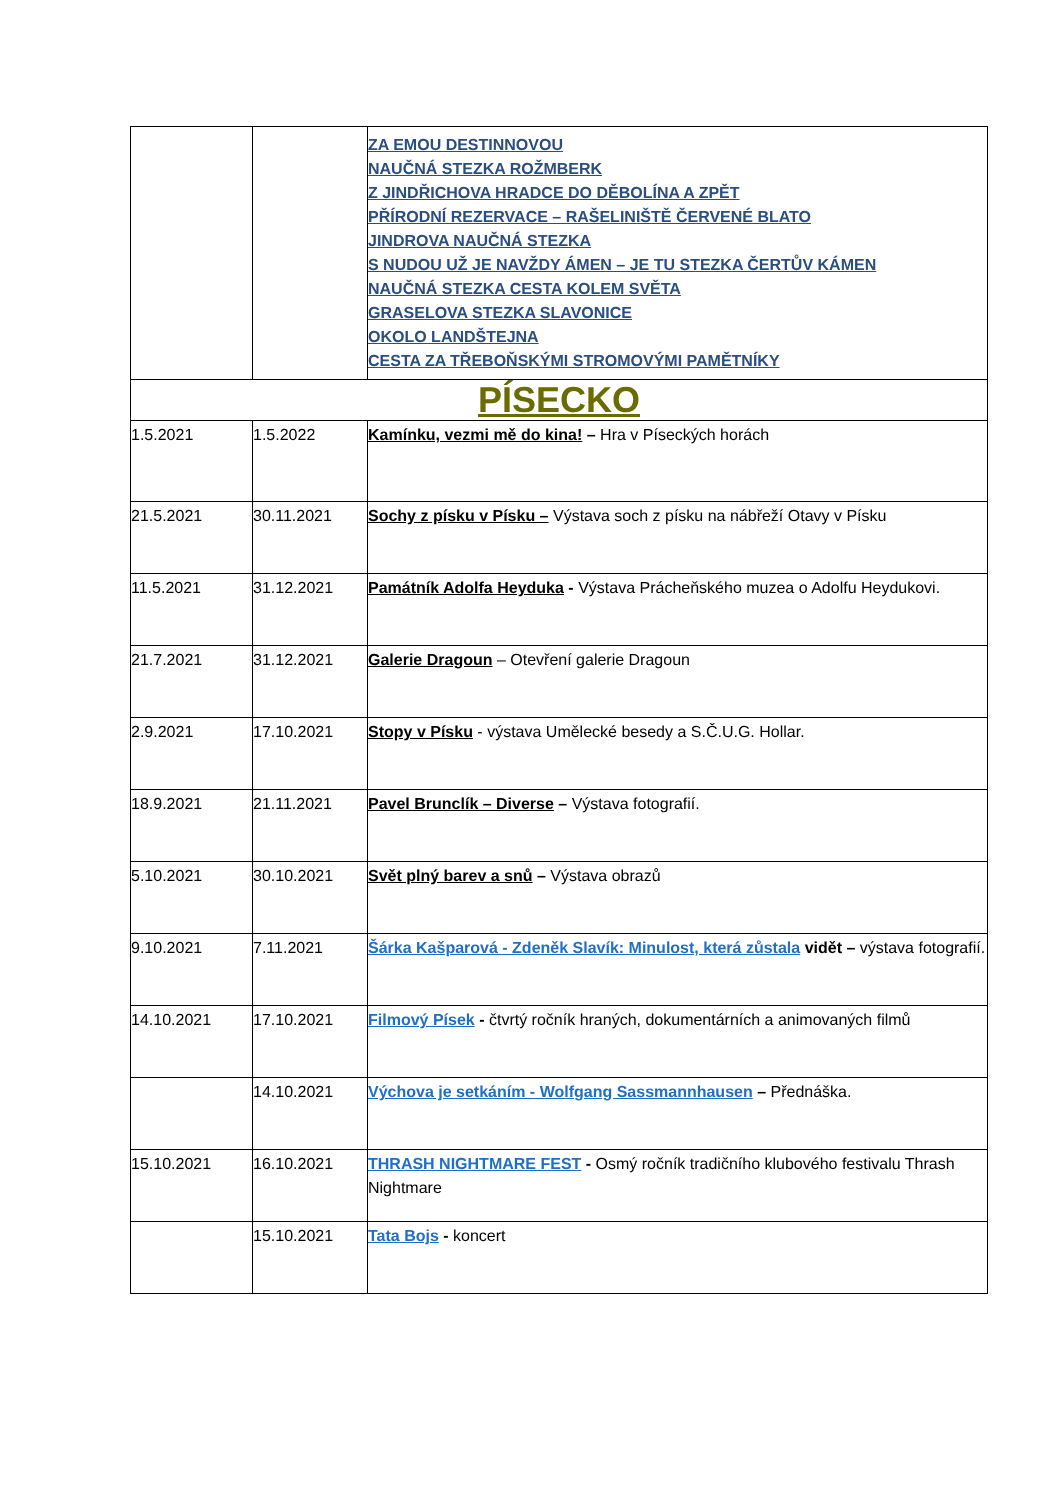| | | ZA EMOU DESTINNOVOU NAUČNÁ STEZKA ROŽMBERK Z JINDŘICHOVA HRADCE DO DĚBOLÍNA A ZPĚT PŘÍRODNÍ REZERVACE – RAŠELINIŠTĚ ČERVENÉ BLATO JINDROVA NAUČNÁ STEZKA S NUDOU UŽ JE NAVŽDY ÁMEN – JE TU STEZKA ČERTŮV KÁMEN NAUČNÁ STEZKA CESTA KOLEM SVĚTA GRASELOVA STEZKA SLAVONICE OKOLO LANDŠTEJNA CESTA ZA TŘEBOŇSKÝMI STROMOVÝMI PAMĚTNÍKY |
| PÍSECKO | | |
| 1.5.2021 | 1.5.2022 | Kamínku, vezmi mě do kina! – Hra v Píseckých horách |
| 21.5.2021 | 30.11.2021 | Sochy z písku v Písku – Výstava soch z písku na nábřeží Otavy v Písku |
| 11.5.2021 | 31.12.2021 | Památník Adolfa Heyduka - Výstava Prácheňského muzea o Adolfu Heydukovi. |
| 21.7.2021 | 31.12.2021 | Galerie Dragoun – Otevření galerie Dragoun |
| 2.9.2021 | 17.10.2021 | Stopy v Písku - výstava Umělecké besedy a S.Č.U.G. Hollar. |
| 18.9.2021 | 21.11.2021 | Pavel Brunclík – Diverse – Výstava fotografií. |
| 5.10.2021 | 30.10.2021 | Svět plný barev a snů – Výstava obrazů |
| 9.10.2021 | 7.11.2021 | Šárka Kašparová - Zdeněk Slavík: Minulost, která zůstala vidět – výstava fotografií. |
| 14.10.2021 | 17.10.2021 | Filmový Písek - čtvrtý ročník hraných, dokumentárních a animovaných filmů |
| | 14.10.2021 | Výchova je setkáním - Wolfgang Sassmannhausen – Přednáška. |
| 15.10.2021 | 16.10.2021 | THRASH NIGHTMARE FEST - Osmý ročník tradičního klubového festivalu Thrash Nightmare |
| | 15.10.2021 | Tata Bojs - koncert |